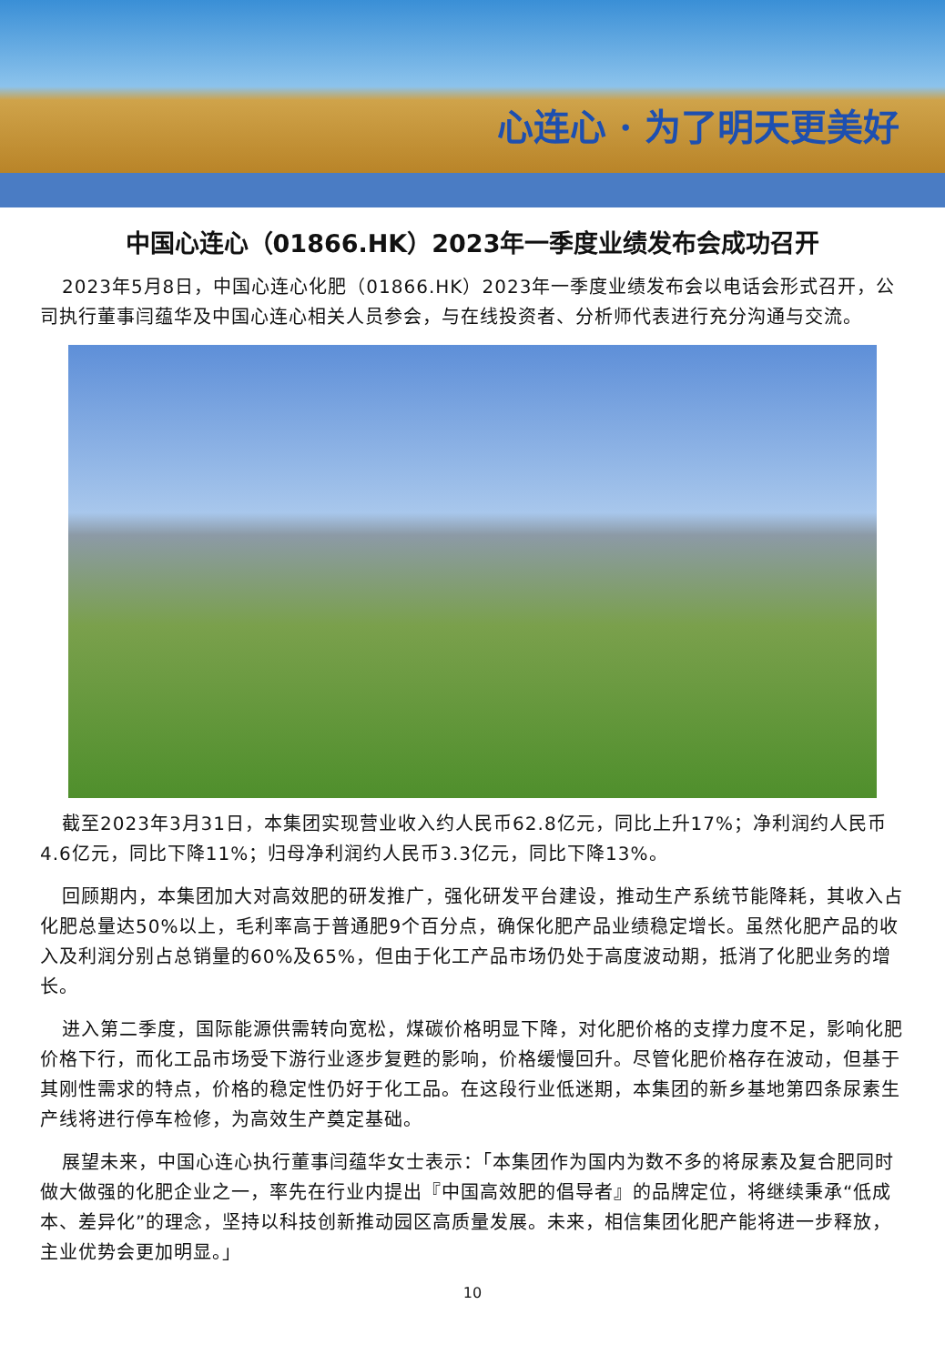心连心 · 为了明天更美好
中国心连心（01866.HK）2023年一季度业绩发布会成功召开
2023年5月8日，中国心连心化肥（01866.HK）2023年一季度业绩发布会以电话会形式召开，公司执行董事闫蕴华及中国心连心相关人员参会，与在线投资者、分析师代表进行充分沟通与交流。
截至2023年3月31日，本集团实现营业收入约人民币62.8亿元，同比上升17%；净利润约人民币4.6亿元，同比下降11%；归母净利润约人民币3.3亿元，同比下降13%。
回顾期内，本集团加大对高效肥的研发推广，强化研发平台建设，推动生产系统节能降耗，其收入占化肥总量达50%以上，毛利率高于普通肥9个百分点，确保化肥产品业绩稳定增长。虽然化肥产品的收入及利润分别占总销量的60%及65%，但由于化工产品市场仍处于高度波动期，抵消了化肥业务的增长。
进入第二季度，国际能源供需转向宽松，煤碳价格明显下降，对化肥价格的支撑力度不足，影响化肥价格下行，而化工品市场受下游行业逐步复甦的影响，价格缓慢回升。尽管化肥价格存在波动，但基于其刚性需求的特点，价格的稳定性仍好于化工品。在这段行业低迷期，本集团的新乡基地第四条尿素生产线将进行停车检修，为高效生产奠定基础。
展望未来，中国心连心执行董事闫蕴华女士表示：「本集团作为国内为数不多的将尿素及复合肥同时做大做强的化肥企业之一，率先在行业内提出『中国高效肥的倡导者』的品牌定位，将继续秉承“低成本、差异化”的理念，坚持以科技创新推动园区高质量发展。未来，相信集团化肥产能将进一步释放，主业优势会更加明显。」
10